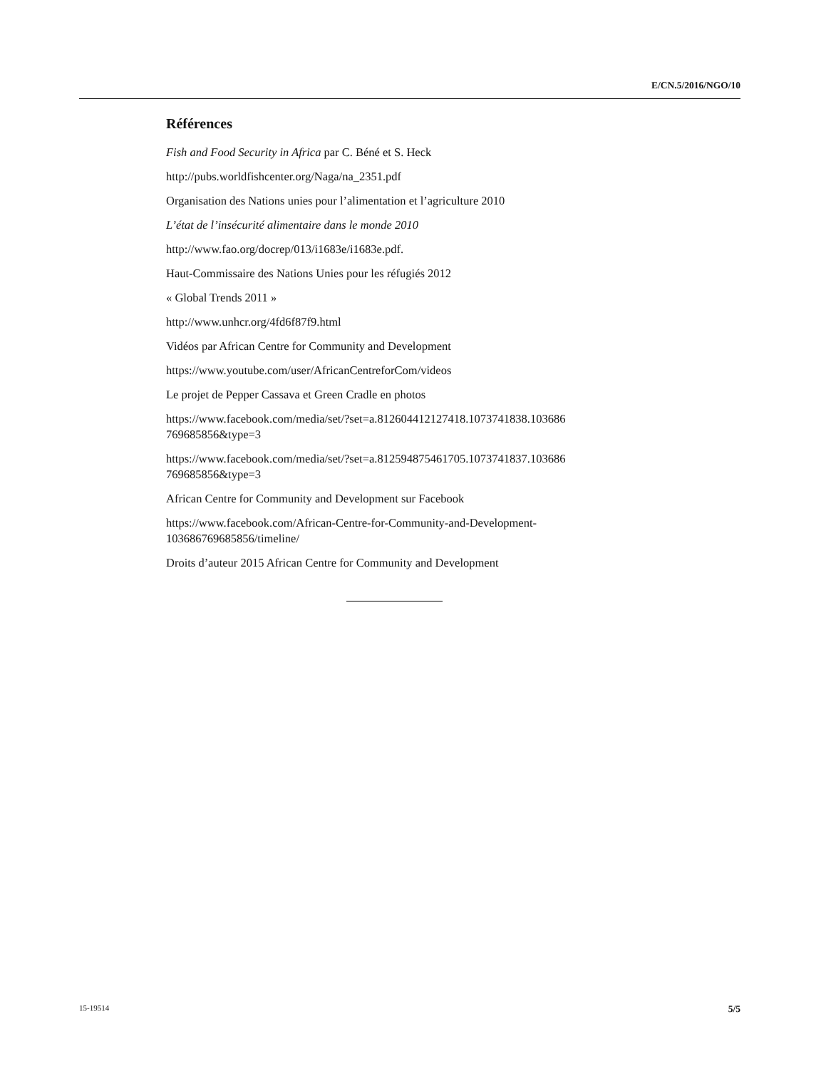E/CN.5/2016/NGO/10
Références
Fish and Food Security in Africa par C. Béné et S. Heck
http://pubs.worldfishcenter.org/Naga/na_2351.pdf
Organisation des Nations unies pour l’alimentation et l’agriculture 2010
L’état de l’insécurité alimentaire dans le monde 2010
http://www.fao.org/docrep/013/i1683e/i1683e.pdf.
Haut-Commissaire des Nations Unies pour les réfugiés 2012
« Global Trends 2011 »
http://www.unhcr.org/4fd6f87f9.html
Vidéos par African Centre for Community and Development
https://www.youtube.com/user/AfricanCentreforCom/videos
Le projet de Pepper Cassava et Green Cradle en photos
https://www.facebook.com/media/set/?set=a.812604412127418.1073741838.103686
769685856&type=3
https://www.facebook.com/media/set/?set=a.812594875461705.1073741837.103686
769685856&type=3
African Centre for Community and Development sur Facebook
https://www.facebook.com/African-Centre-for-Community-and-Development-
103686769685856/timeline/
Droits d’auteur 2015 African Centre for Community and Development
15-19514 5/5